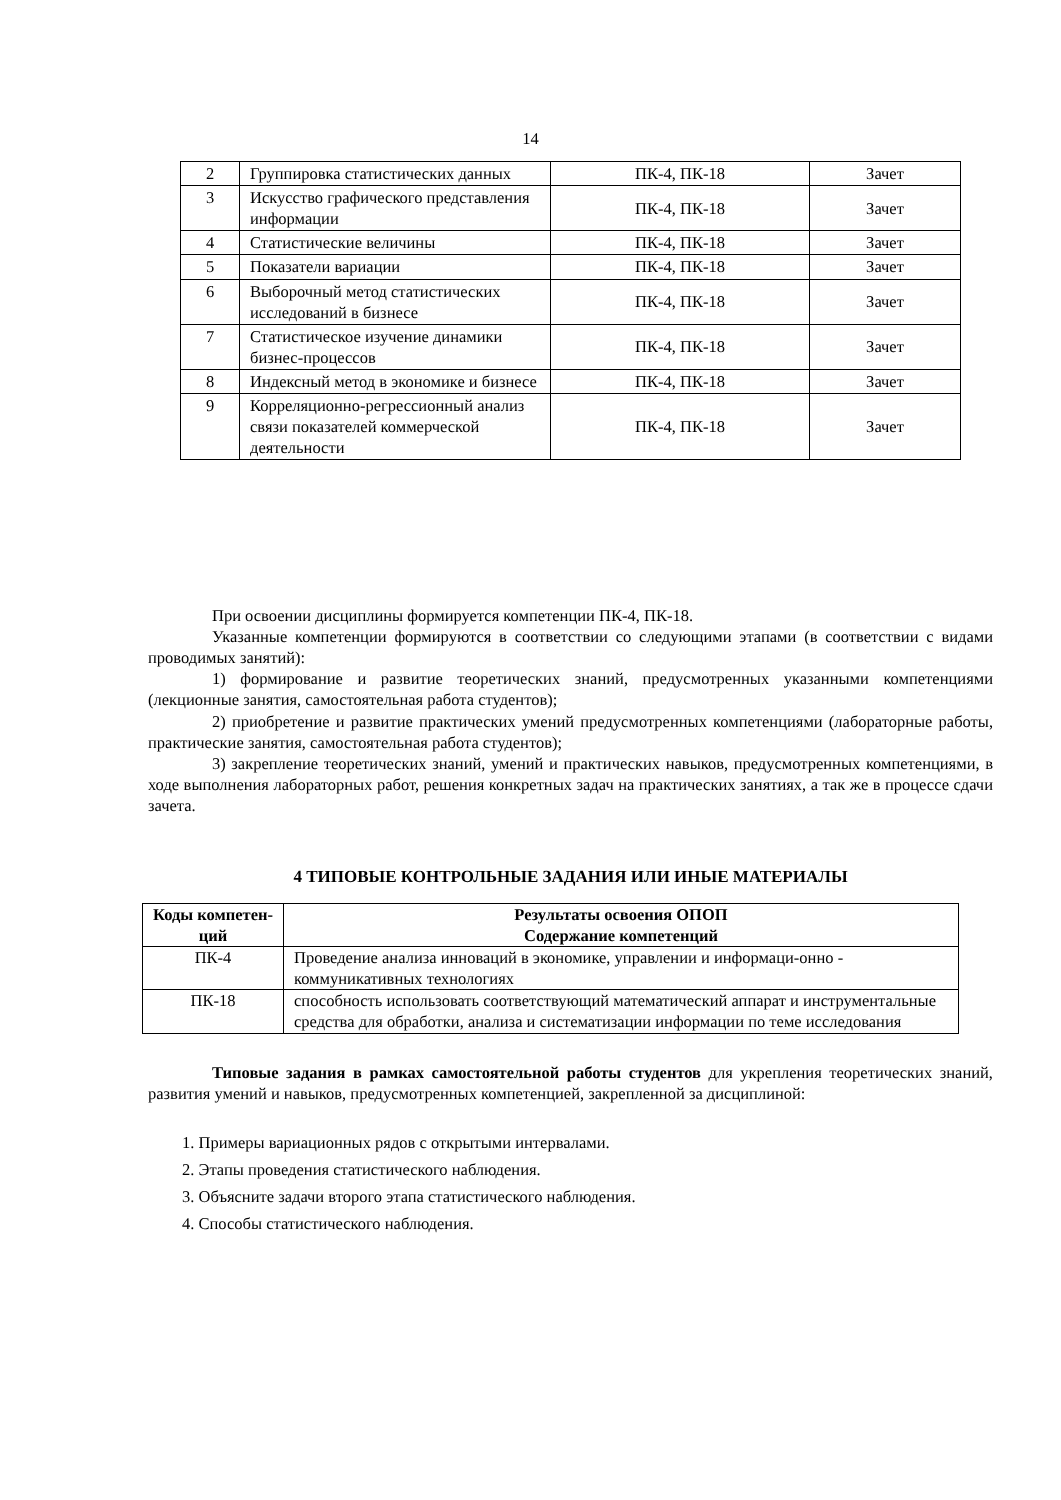14
| 2 | Группировка статистических данных | ПК-4, ПК-18 | Зачет |
| 3 | Искусство графического представления информации | ПК-4, ПК-18 | Зачет |
| 4 | Статистические величины | ПК-4, ПК-18 | Зачет |
| 5 | Показатели вариации | ПК-4, ПК-18 | Зачет |
| 6 | Выборочный метод статистических исследований в бизнесе | ПК-4, ПК-18 | Зачет |
| 7 | Статистическое изучение динамики бизнес-процессов | ПК-4, ПК-18 | Зачет |
| 8 | Индексный метод в экономике и бизнесе | ПК-4, ПК-18 | Зачет |
| 9 | Корреляционно-регрессионный анализ связи показателей коммерческой деятельности | ПК-4, ПК-18 | Зачет |
При освоении дисциплины формируется компетенции ПК-4, ПК-18.
Указанные компетенции формируются в соответствии со следующими этапами (в соответствии с видами проводимых занятий):
1) формирование и развитие теоретических знаний, предусмотренных указанными компетенциями (лекционные занятия, самостоятельная работа студентов);
2) приобретение и развитие практических умений предусмотренных компетенциями (лабораторные работы, практические занятия, самостоятельная работа студентов);
3) закрепление теоретических знаний, умений и практических навыков, предусмотренных компетенциями, в ходе выполнения лабораторных работ, решения конкретных задач на практических занятиях, а так же в процессе сдачи зачета.
4 ТИПОВЫЕ КОНТРОЛЬНЫЕ ЗАДАНИЯ ИЛИ ИНЫЕ МАТЕРИАЛЫ
| Коды компетен-ций | Результаты освоения ОПОП Содержание компетенций |
| --- | --- |
| ПК-4 | Проведение анализа инноваций в экономике, управлении и информаци-онно - коммуникативных технологиях |
| ПК-18 | способность использовать соответствующий математический аппарат и инструментальные средства для обработки, анализа и систематизации информации по теме исследования |
Типовые задания в рамках самостоятельной работы студентов для укрепления теоретических знаний, развития умений и навыков, предусмотренных компетенцией, закрепленной за дисциплиной:
1. Примеры вариационных рядов с открытыми интервалами.
2. Этапы проведения статистического наблюдения.
3. Объясните задачи второго этапа статистического наблюдения.
4. Способы статистического наблюдения.